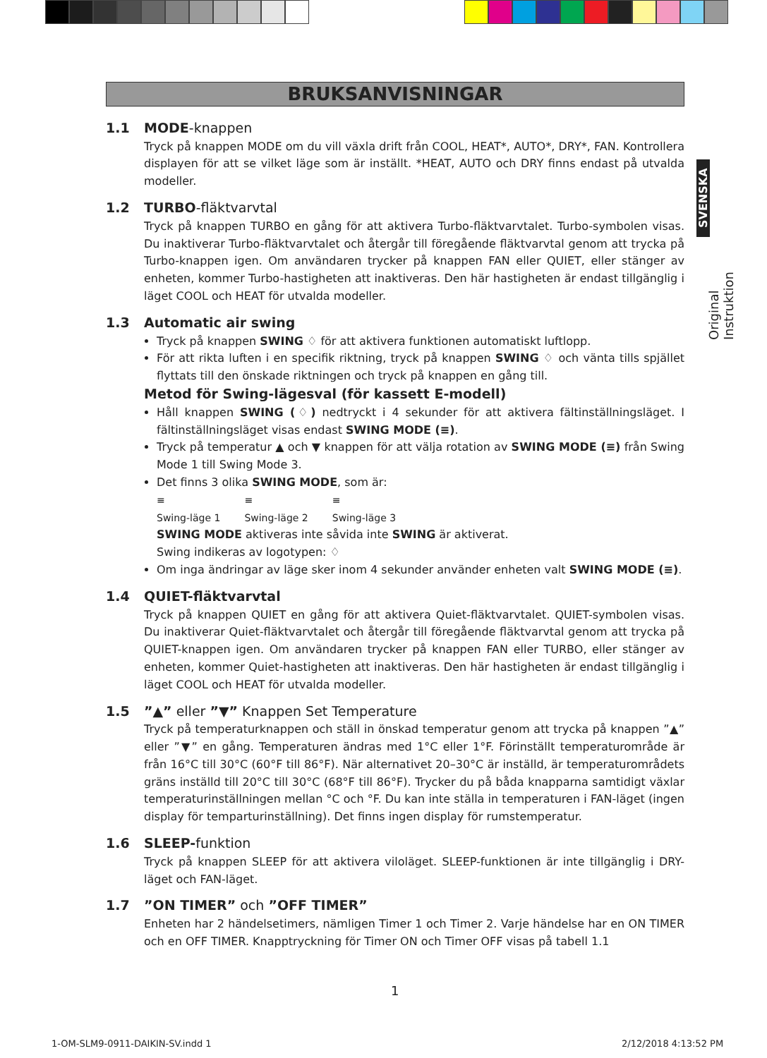SVENSKA
Original Instruktion
BRUKSANVISNINGAR
1.1 MODE-knappen
Tryck på knappen MODE om du vill växla drift från COOL, HEAT*, AUTO*, DRY*, FAN. Kontrollera displayen för att se vilket läge som är inställt. *HEAT, AUTO och DRY finns endast på utvalda modeller.
1.2 TURBO-fläktvarvtal
Tryck på knappen TURBO en gång för att aktivera Turbo-fläktvarvtalet. Turbo-symbolen visas. Du inaktiverar Turbo-fläktvarvtalet och återgår till föregående fläktvarvtal genom att trycka på Turbo-knappen igen. Om användaren trycker på knappen FAN eller QUIET, eller stänger av enheten, kommer Turbo-hastigheten att inaktiveras. Den här hastigheten är endast tillgänglig i läget COOL och HEAT för utvalda modeller.
1.3 Automatic air swing
Tryck på knappen SWING ♢ för att aktivera funktionen automatiskt luftlopp.
För att rikta luften i en specifik riktning, tryck på knappen SWING ♢ och vänta tills spjället flyttats till den önskade riktningen och tryck på knappen en gång till.
Metod för Swing-lägesval (för kassett E-modell)
Håll knappen SWING (♢) nedtryckt i 4 sekunder för att aktivera fältinställningsläget. I fältinställningsläget visas endast SWING MODE (≡).
Tryck på temperatur ▲ och ▼ knappen för att välja rotation av SWING MODE (≡) från Swing Mode 1 till Swing Mode 3.
Det finns 3 olika SWING MODE, som är:
≡
Swing-läge 1
≡
Swing-läge 2
≡
Swing-läge 3
SWING MODE aktiveras inte såvida inte SWING är aktiverat.
Swing indikeras av logotypen: ♢
Om inga ändringar av läge sker inom 4 sekunder använder enheten valt SWING MODE (≡).
1.4 QUIET-fläktvarvtal
Tryck på knappen QUIET en gång för att aktivera Quiet-fläktvarvtalet. QUIET-symbolen visas. Du inaktiverar Quiet-fläktvarvtalet och återgår till föregående fläktvarvtal genom att trycka på QUIET-knappen igen. Om användaren trycker på knappen FAN eller TURBO, eller stänger av enheten, kommer Quiet-hastigheten att inaktiveras. Den här hastigheten är endast tillgänglig i läget COOL och HEAT för utvalda modeller.
1.5 ”▲” eller ”▼” Knappen Set Temperature
Tryck på temperaturknappen och ställ in önskad temperatur genom att trycka på knappen ”▲” eller ”▼” en gång. Temperaturen ändras med 1°C eller 1°F. Förinställt temperaturområde är från 16°C till 30°C (60°F till 86°F). När alternativet 20–30°C är inställd, är temperaturområdets gräns inställd till 20°C till 30°C (68°F till 86°F). Trycker du på båda knapparna samtidigt växlar temperaturinställningen mellan °C och °F. Du kan inte ställa in temperaturen i FAN-läget (ingen display för temparturinställning). Det finns ingen display för rumstemperatur.
1.6 SLEEP-funktion
Tryck på knappen SLEEP för att aktivera viloläget. SLEEP-funktionen är inte tillgänglig i DRY-läget och FAN-läget.
1.7 ”ON TIMER” och ”OFF TIMER”
Enheten har 2 händelsetimers, nämligen Timer 1 och Timer 2. Varje händelse har en ON TIMER och en OFF TIMER. Knapptryckning för Timer ON och Timer OFF visas på tabell 1.1
1
1-OM-SLM9-0911-DAIKIN-SV.indd 1
2/12/2018 4:13:52 PM